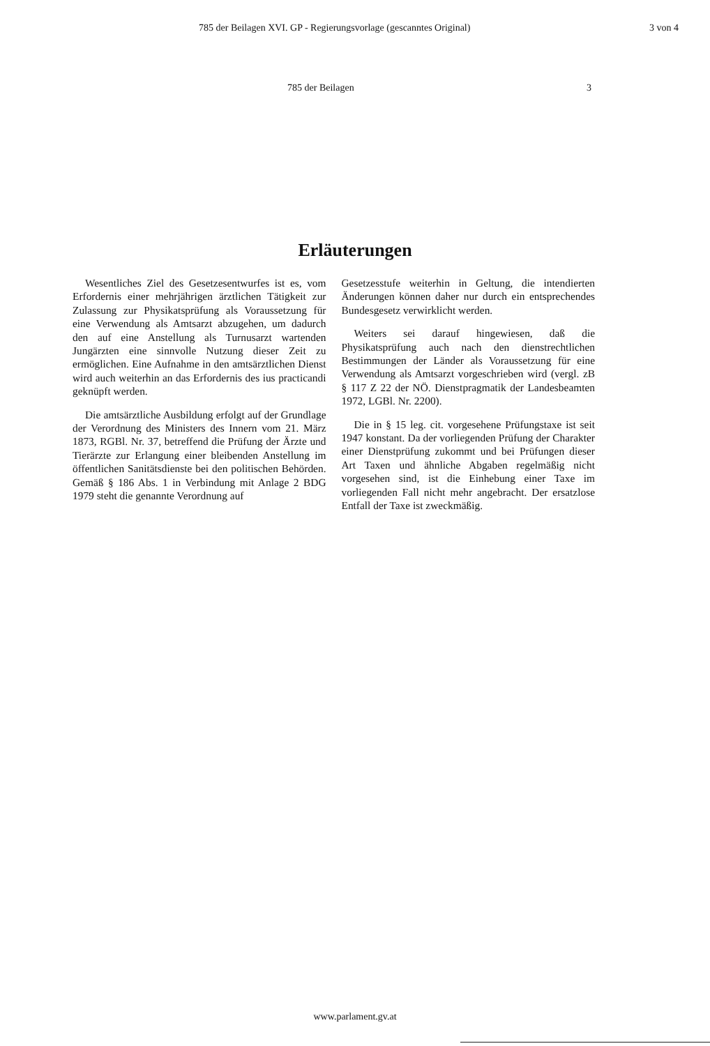785 der Beilagen XVI. GP - Regierungsvorlage (gescanntes Original) 3 von 4
785 der Beilagen 3
Erläuterungen
Wesentliches Ziel des Gesetzesentwurfes ist es, vom Erfordernis einer mehrjährigen ärztlichen Tätigkeit zur Zulassung zur Physikatsprüfung als Voraussetzung für eine Verwendung als Amtsarzt abzugehen, um dadurch den auf eine Anstellung als Turnusarzt wartenden Jungärzten eine sinnvolle Nutzung dieser Zeit zu ermöglichen. Eine Aufnahme in den amtsärztlichen Dienst wird auch weiterhin an das Erfordernis des ius practicandi geknüpft werden.
Die amtsärztliche Ausbildung erfolgt auf der Grundlage der Verordnung des Ministers des Innern vom 21. März 1873, RGBl. Nr. 37, betreffend die Prüfung der Ärzte und Tierärzte zur Erlangung einer bleibenden Anstellung im öffentlichen Sanitätsdienste bei den politischen Behörden. Gemäß § 186 Abs. 1 in Verbindung mit Anlage 2 BDG 1979 steht die genannte Verordnung auf
Gesetzesstufe weiterhin in Geltung, die intendierten Änderungen können daher nur durch ein entsprechendes Bundesgesetz verwirklicht werden.
Weiters sei darauf hingewiesen, daß die Physikatsprüfung auch nach den dienstrechtlichen Bestimmungen der Länder als Voraussetzung für eine Verwendung als Amtsarzt vorgeschrieben wird (vergl. zB § 117 Z 22 der NÖ. Dienstpragmatik der Landesbeamten 1972, LGBl. Nr. 2200).
Die in § 15 leg. cit. vorgesehene Prüfungstaxe ist seit 1947 konstant. Da der vorliegenden Prüfung der Charakter einer Dienstprüfung zukommt und bei Prüfungen dieser Art Taxen und ähnliche Abgaben regelmäßig nicht vorgesehen sind, ist die Einhebung einer Taxe im vorliegenden Fall nicht mehr angebracht. Der ersatzlose Entfall der Taxe ist zweckmäßig.
www.parlament.gv.at